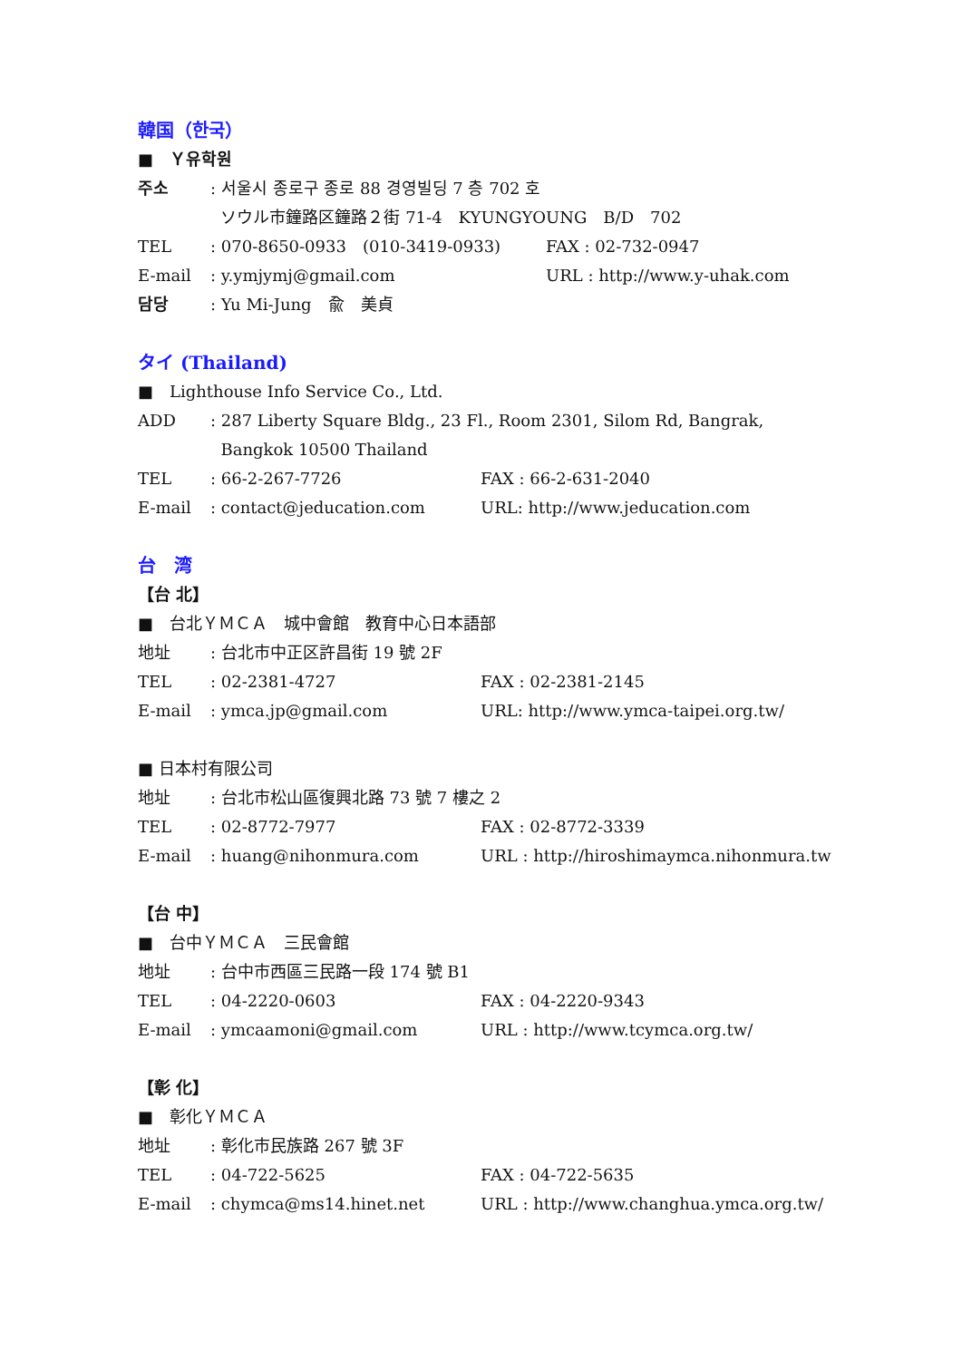韓国（한국）
■　Ｙ유학원
주소: 서울시 종로구 종로 88 경영빌딩 7 층 702 호
ソウル市鐘路区鐘路２街 71-4　KYUNGYOUNG　B/D　702
TEL: 070-8650-0933　(010-3419-0933) FAX : 02-732-0947
E-mail: y.ymjymj@gmail.com URL : http://www.y-uhak.com
담당: Yu Mi-Jung　兪　美貞
タイ (Thailand)
■　Lighthouse Info Service Co., Ltd.
ADD: 287 Liberty Square Bldg., 23 Fl., Room 2301, Silom Rd, Bangrak,
Bangkok 10500 Thailand
TEL: 66-2-267-7726 FAX : 66-2-631-2040
E-mail: contact@jeducation.com URL: http://www.jeducation.com
台　湾
【台 北】
■　台北ＹＭＣＡ　城中會館　教育中心日本語部
地址: 台北市中正区許昌街 19 號 2F
TEL: 02-2381-4727 FAX : 02-2381-2145
E-mail: ymca.jp@gmail.com URL: http://www.ymca-taipei.org.tw/
■ 日本村有限公司
地址: 台北市松山區復興北路 73 號 7 樓之 2
TEL: 02-8772-7977 FAX : 02-8772-3339
E-mail: huang@nihonmura.com URL : http://hiroshimaymca.nihonmura.tw
【台 中】
■　台中ＹＭＣＡ　三民會館
地址: 台中市西區三民路一段 174 號 B1
TEL: 04-2220-0603 FAX : 04-2220-9343
E-mail: ymcaamoni@gmail.com URL : http://www.tcymca.org.tw/
【彰 化】
■　彰化ＹＭＣＡ
地址: 彰化市民族路 267 號 3F
TEL: 04-722-5625 FAX : 04-722-5635
E-mail: chymca@ms14.hinet.net URL : http://www.changhua.ymca.org.tw/